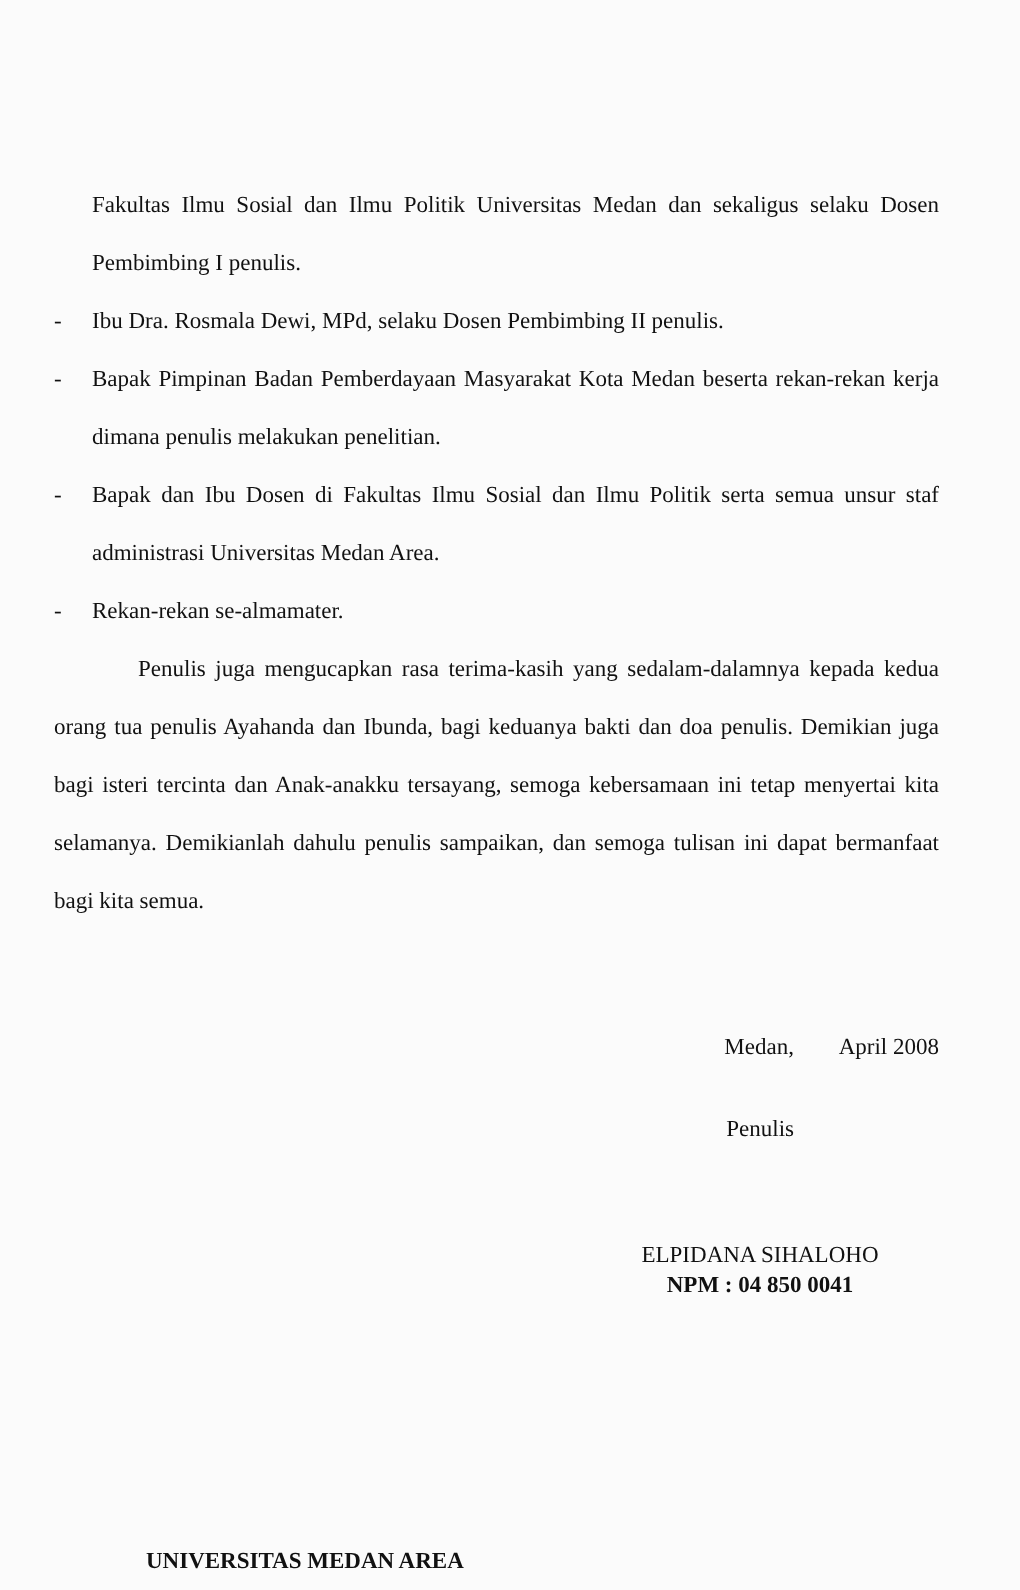Fakultas Ilmu Sosial dan Ilmu Politik Universitas Medan dan sekaligus selaku Dosen Pembimbing I penulis.
- Ibu Dra. Rosmala Dewi, MPd, selaku Dosen Pembimbing II penulis.
- Bapak Pimpinan Badan Pemberdayaan Masyarakat Kota Medan beserta rekan-rekan kerja dimana penulis melakukan penelitian.
- Bapak dan Ibu Dosen di Fakultas Ilmu Sosial dan Ilmu Politik serta semua unsur staf administrasi Universitas Medan Area.
- Rekan-rekan se-almamater.
Penulis juga mengucapkan rasa terima-kasih yang sedalam-dalamnya kepada kedua orang tua penulis Ayahanda dan Ibunda, bagi keduanya bakti dan doa penulis. Demikian juga bagi isteri tercinta dan Anak-anakku tersayang, semoga kebersamaan ini tetap menyertai kita selamanya. Demikianlah dahulu penulis sampaikan, dan semoga tulisan ini dapat bermanfaat bagi kita semua.
Medan, April 2008
Penulis
ELPIDANA SIHALOHO
NPM : 04 850 0041
UNIVERSITAS MEDAN AREA